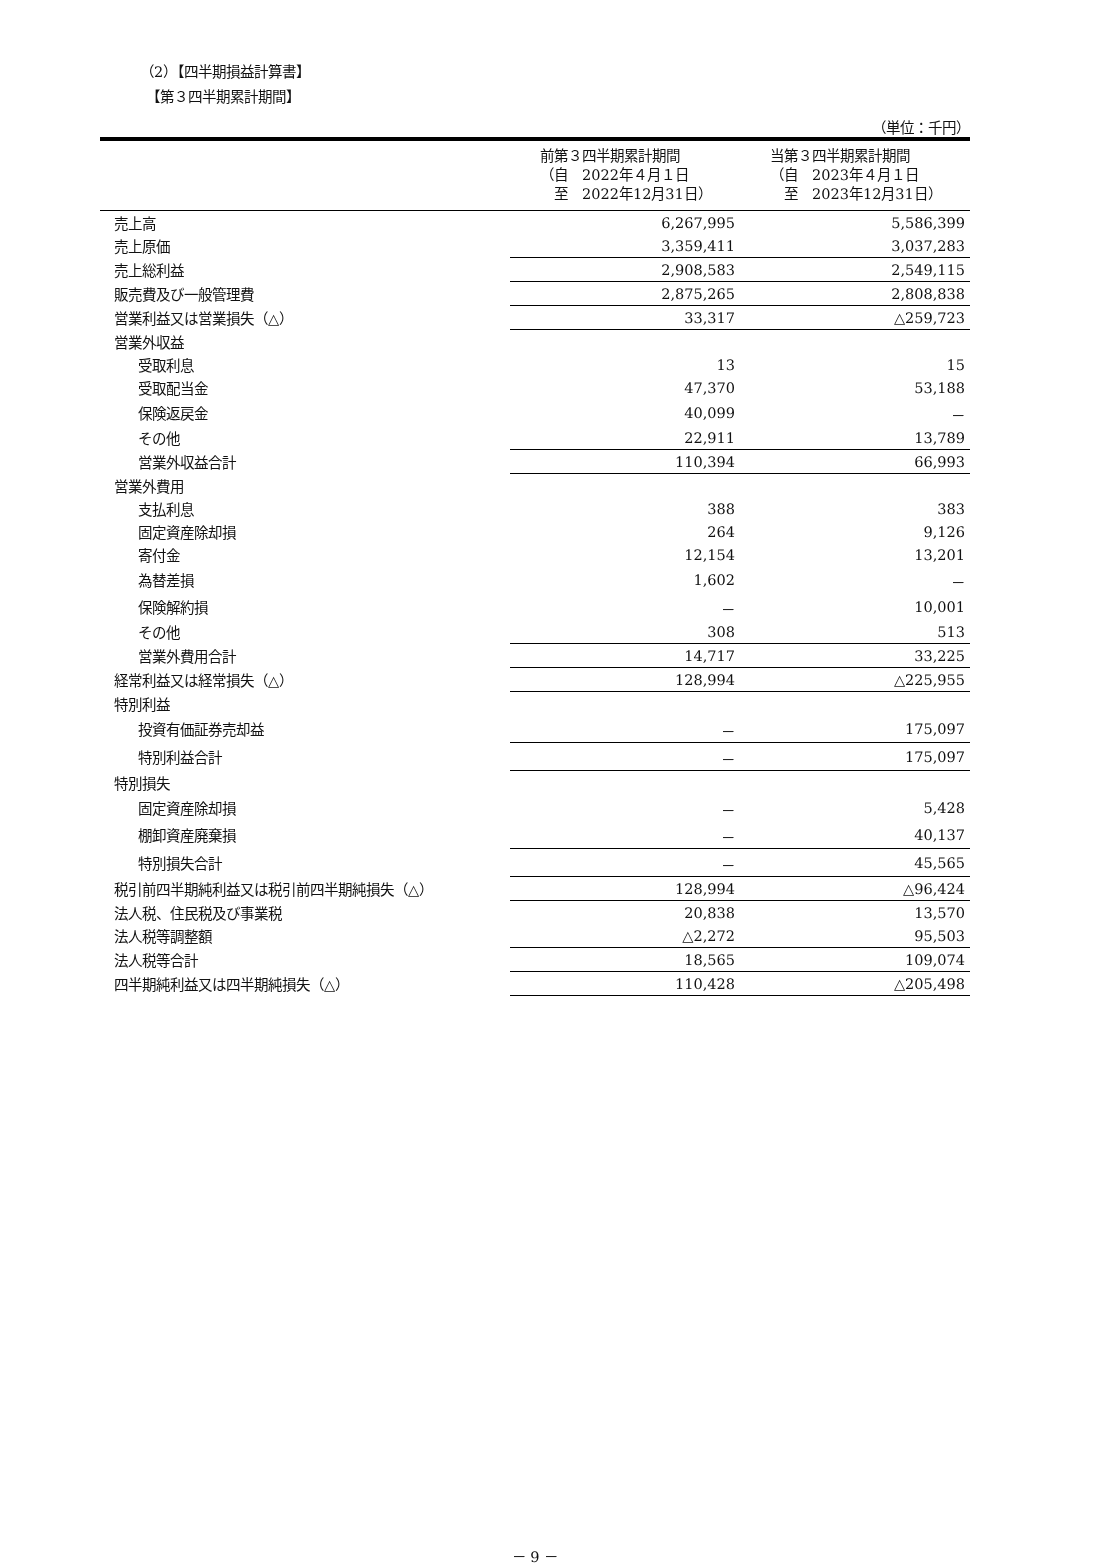（2）【四半期損益計算書】
【第３四半期累計期間】
（単位：千円）
| | 前第３四半期累計期間 （自 2022年４月１日 至 2022年12月31日） | 当第３四半期累計期間 （自 2023年４月１日 至 2023年12月31日） |
| --- | --- | --- |
| 売上高 | 6,267,995 | 5,586,399 |
| 売上原価 | 3,359,411 | 3,037,283 |
| 売上総利益 | 2,908,583 | 2,549,115 |
| 販売費及び一般管理費 | 2,875,265 | 2,808,838 |
| 営業利益又は営業損失（△） | 33,317 | △259,723 |
| 営業外収益 | | |
| 受取利息 | 13 | 15 |
| 受取配当金 | 47,370 | 53,188 |
| 保険返戻金 | 40,099 | － |
| その他 | 22,911 | 13,789 |
| 営業外収益合計 | 110,394 | 66,993 |
| 営業外費用 | | |
| 支払利息 | 388 | 383 |
| 固定資産除却損 | 264 | 9,126 |
| 寄付金 | 12,154 | 13,201 |
| 為替差損 | 1,602 | － |
| 保険解約損 | － | 10,001 |
| その他 | 308 | 513 |
| 営業外費用合計 | 14,717 | 33,225 |
| 経常利益又は経常損失（△） | 128,994 | △225,955 |
| 特別利益 | | |
| 投資有価証券売却益 | － | 175,097 |
| 特別利益合計 | － | 175,097 |
| 特別損失 | | |
| 固定資産除却損 | － | 5,428 |
| 棚卸資産廃棄損 | － | 40,137 |
| 特別損失合計 | － | 45,565 |
| 税引前四半期純利益又は税引前四半期純損失（△） | 128,994 | △96,424 |
| 法人税、住民税及び事業税 | 20,838 | 13,570 |
| 法人税等調整額 | △2,272 | 95,503 |
| 法人税等合計 | 18,565 | 109,074 |
| 四半期純利益又は四半期純損失（△） | 110,428 | △205,498 |
－ 9 －